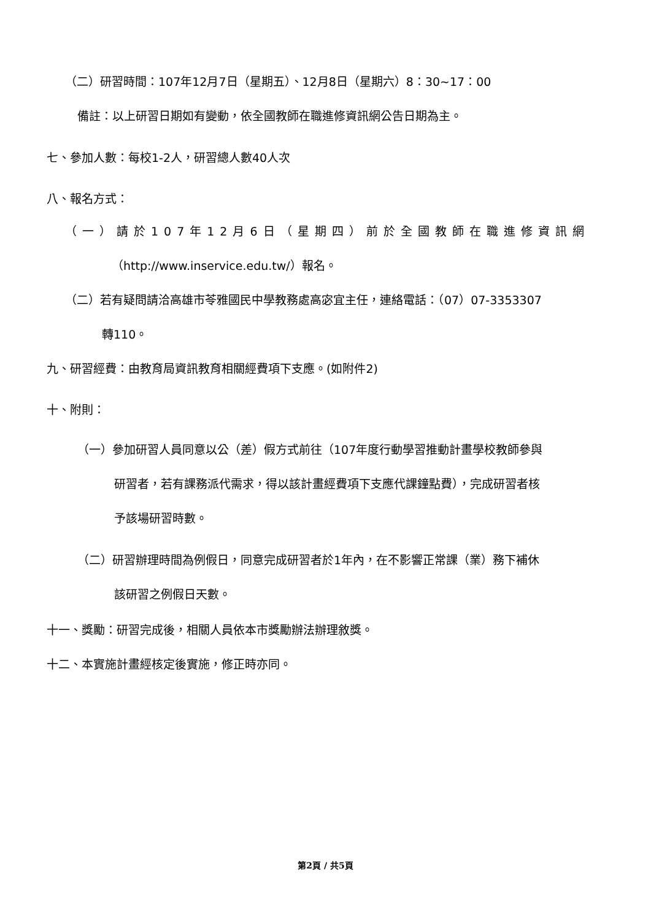（二）研習時間：107年12月7日（星期五）、12月8日（星期六）8：30~17：00
備註：以上研習日期如有變動，依全國教師在職進修資訊網公告日期為主。
七、參加人數：每校1-2人，研習總人數40人次
八、報名方式：
（一）請於107年12月6日（星期四）前於全國教師在職進修資訊網
（http://www.inservice.edu.tw/）報名。
（二）若有疑問請洽高雄市苓雅國民中學教務處高宓宜主任，連絡電話：（07）07-3353307
轉110。
九、研習經費：由教育局資訊教育相關經費項下支應。(如附件2)
十、附則：
（一）參加研習人員同意以公（差）假方式前往（107年度行動學習推動計畫學校教師參與
研習者，若有課務派代需求，得以該計畫經費項下支應代課鐘點費），完成研習者核
予該場研習時數。
（二）研習辦理時間為例假日，同意完成研習者於1年內，在不影響正常課（業）務下補休
該研習之例假日天數。
十一、獎勵：研習完成後，相關人員依本市獎勵辦法辦理敘獎。
十二、本實施計畫經核定後實施，修正時亦同。
第2頁 / 共5頁